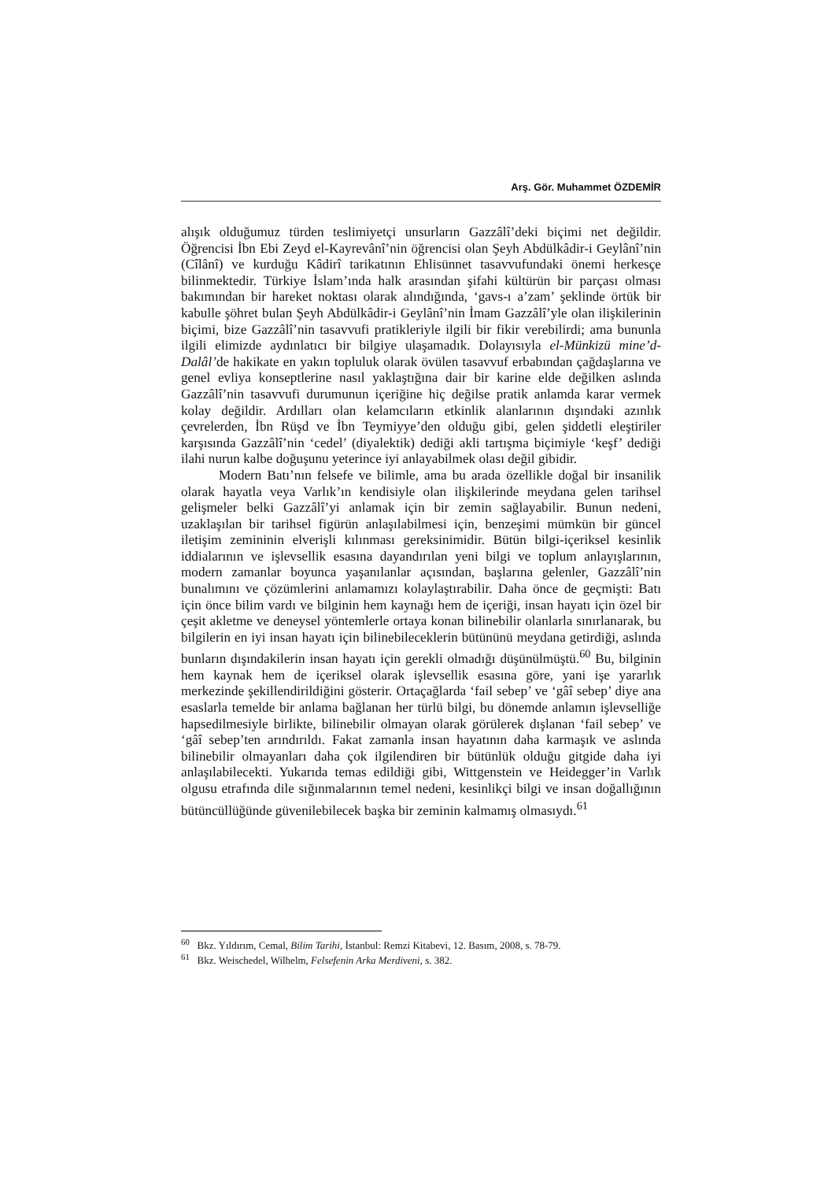Arş. Gör. Muhammet ÖZDEMİR
alışık olduğumuz türden teslimiyetçi unsurların Gazzâlî’deki biçimi net değildir. Öğrencisi İbn Ebi Zeyd el-Kayrevânî’nin öğrencisi olan Şeyh Abdülkâdir-i Geylânî’nin (Cîlânî) ve kurduğu Kâdirî tarikatının Ehlisünnet tasavvufundaki önemi herkesçe bilinmektedir. Türkiye İslam’ında halk arasından şifahi kültürün bir parçası olması bakımından bir hareket noktası olarak alındığında, ‘gavs-ı a’zam’ şeklinde örtük bir kabulle şöhret bulan Şeyh Abdülkâdir-i Geylânî’nin İmam Gazzâlî’yle olan ilişkilerinin biçimi, bize Gazzâlî’nin tasavvufi pratikleriyle ilgili bir fikir verebilirdi; ama bununla ilgili elimizde aydınlatıcı bir bilgiye ulaşamadık. Dolayısıyla el-Münkizü mine’d-Dalâl’de hakikate en yakın topluluk olarak övülen tasavvuf erbabından çağdaşlarına ve genel evliya konseptlerine nasıl yaklaştığına dair bir karine elde değilken aslında Gazzâlî’nin tasavvufi durumunun içeriğine hiç değilse pratik anlamda karar vermek kolay değildir. Ardılları olan kelamcıların etkinlik alanlarının dışındaki azınlık çevrelerden, İbn Rüşd ve İbn Teymiyye’den olduğu gibi, gelen şiddetli eleştiriler karşısında Gazzâlî’nin ‘cedel’ (diyalektik) dediği akli tartışma biçimiyle ‘keşf’ dediği ilahi nurun kalbe doğuşunu yeterince iyi anlayabilmek olası değil gibidir.
Modern Batı’nın felsefe ve bilimle, ama bu arada özellikle doğal bir insanilik olarak hayatla veya Varlık’ın kendisiyle olan ilişkilerinde meydana gelen tarihsel gelişmeler belki Gazzâlî’yi anlamak için bir zemin sağlayabilir. Bunun nedeni, uzaklaşılan bir tarihsel figürün anlaşılabilmesi için, benzeşimi mümkün bir güncel iletişim zemininin elverişli kılınması gereksinimidir. Bütün bilgi-içeriksel kesinlik iddialarının ve işlevsellik esasına dayandırılan yeni bilgi ve toplum anlayışlarının, modern zamanlar boyunca yaşanılanlar açısından, başlarına gelenler, Gazzâlî’nin bunalımını ve çözümlerini anlamamızı kolaylaştırabilir. Daha önce de geçmişti: Batı için önce bilim vardı ve bilginin hem kaynağı hem de içeriği, insan hayatı için özel bir çeşit akletme ve deneysel yöntemlerle ortaya konan bilinebilir olanlarla sınırlanarak, bu bilgilerin en iyi insan hayatı için bilinebileceklerin bütününü meydana getirdiği, aslında bunların dışındakilerin insan hayatı için gerekli olmadığı düşünülmüştü.<sup>60</sup> Bu, bilginin hem kaynak hem de içeriksel olarak işlevsellik esasına göre, yani işe yararlık merkezinde şekillendirildiğini gösterir. Ortaçağlarda ‘fail sebep’ ve ‘gâî sebep’ diye ana esaslarla temelde bir anlama bağlanan her türlü bilgi, bu dönemde anlamın işlevselliğe hapsedilmesiyle birlikte, bilinebilir olmayan olarak görülerek dışlanan ‘fail sebep’ ve ‘gâî sebep’ten arındırıldı. Fakat zamanla insan hayatının daha karmaşık ve aslında bilinebilir olmayanları daha çok ilgilendiren bir bütünlük olduğu gitgide daha iyi anlaşılabilecekti. Yukarıda temas edildiği gibi, Wittgenstein ve Heidegger’in Varlık olgusu etrafında dile sığınmalarının temel nedeni, kesinlikçi bilgi ve insan doğallığının bütüncüllüğünde güvenilebilecek başka bir zeminin kalmamış olmasıydı.<sup>61</sup>
<sup>60</sup> Bkz. Yıldırım, Cemal, Bilim Tarihi, İstanbul: Remzi Kitabevi, 12. Basım, 2008, s. 78-79.
<sup>61</sup> Bkz. Weischedel, Wilhelm, Felsefenin Arka Merdiveni, s. 382.